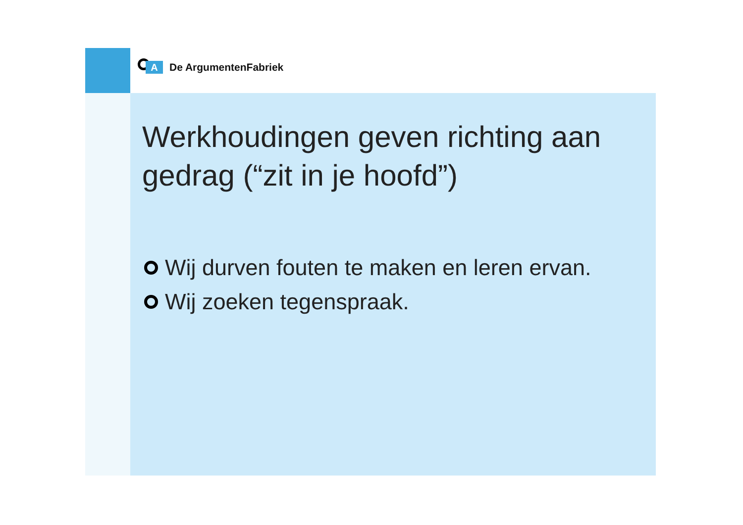A
De ArgumentenFabriek
Werkhoudingen geven richting aan gedrag (“zit in je hoofd”)
Wij durven fouten te maken en leren ervan.
Wij zoeken tegenspraak.